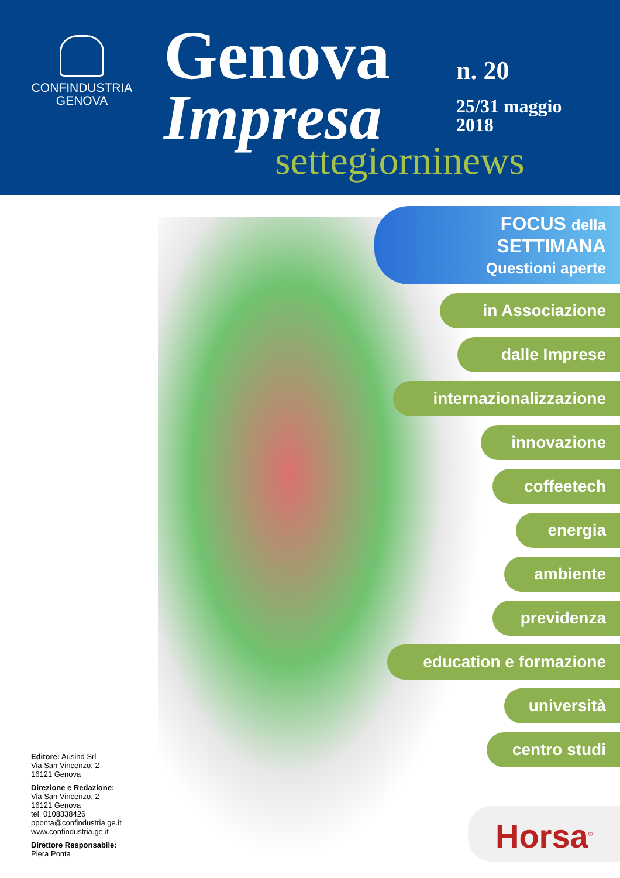CONFINDUSTRIA
GENOVA
Genova
Impresa
n. 20
25/31 maggio
2018
settegiorninews
FOCUS della
SETTIMANA
Questioni aperte
in Associazione
dalle Imprese
internazionalizzazione
innovazione
coffeetech
energia
ambiente
previdenza
education e formazione
università
centro studi
Horsa<sup>®</sup>
Editore: Ausind Srl
Via San Vincenzo, 2
16121 Genova
Direzione e Redazione:
Via San Vincenzo, 2
16121 Genova
tel. 0108338426
pponta@confindustria.ge.it
www.confindustria.ge.it
Direttore Responsabile:
Piera Ponta